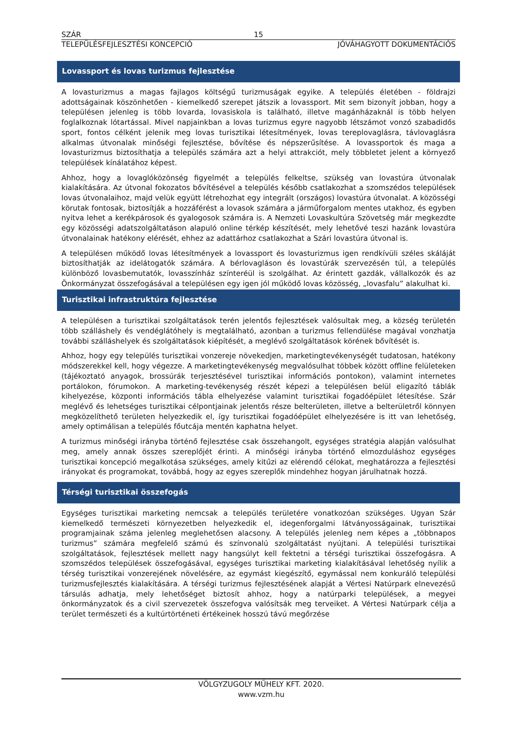SZÁR 15
TELEPÜLÉSFEJLESZTÉSI KONCEPCIÓ JÓVÁHAGYOTT DOKUMENTÁCIÓS
Lovassport és lovas turizmus fejlesztése
A lovasturizmus a magas fajlagos költségű turizmuságak egyike. A település életében - földrajzi adottságainak köszönhetően - kiemelkedő szerepet játszik a lovassport. Mit sem bizonyít jobban, hogy a településen jelenleg is több lovarda, lovasiskola is található, illetve magánházaknál is több helyen foglalkoznak lótartással. Mivel napjainkban a lovas turizmus egyre nagyobb létszámot vonzó szabadidős sport, fontos célként jelenik meg lovas turisztikai létesítmények, lovas tereplovaglásra, távlovaglásra alkalmas útvonalak minőségi fejlesztése, bővítése és népszerűsítése. A lovassportok és maga a lovasturizmus biztosíthatja a település számára azt a helyi attrakciót, mely többletet jelent a környező települések kínálatához képest.
Ahhoz, hogy a lovaglóközönség figyelmét a település felkeltse, szükség van lovastúra útvonalak kialakítására. Az útvonal fokozatos bővítésével a település később csatlakozhat a szomszédos települések lovas útvonalaihoz, majd velük együtt létrehozhat egy integrált (országos) lovastúra útvonalat. A közösségi körutak fontosak, biztosítják a hozzáférést a lovasok számára a járműforgalom mentes utakhoz, és egyben nyitva lehet a kerékpárosok és gyalogosok számára is. A Nemzeti Lovaskultúra Szövetség már megkezdte egy közösségi adatszolgáltatáson alapuló online térkép készítését, mely lehetővé teszi hazánk lovastúra útvonalainak hatékony elérését, ehhez az adattárhoz csatlakozhat a Szári lovastúra útvonal is.
A településen működő lovas létesítmények a lovassport és lovasturizmus igen rendkívüli széles skáláját biztosíthatják az idelátogatók számára. A bérlovagláson és lovastúrák szervezésén túl, a település különböző lovasbemutatók, lovasszínház színteréül is szolgálhat. Az érintett gazdák, vállalkozók és az Önkormányzat összefogásával a településen egy igen jól működő lovas közösség, „lovasfalu” alakulhat ki.
Turisztikai infrastruktúra fejlesztése
A településen a turisztikai szolgáltatások terén jelentős fejlesztések valósultak meg, a község területén több szálláshely és vendéglátóhely is megtalálható, azonban a turizmus fellendülése magával vonzhatja további szálláshelyek és szolgáltatások kiépítését, a meglévő szolgáltatások körének bővítését is.
Ahhoz, hogy egy település turisztikai vonzereje növekedjen, marketingtevékenységét tudatosan, hatékony módszerekkel kell, hogy végezze. A marketingtevékenység megvalósulhat többek között offline felületeken (tájékoztató anyagok, brossúrák terjesztésével turisztikai információs pontokon), valamint internetes portálokon, fórumokon. A marketing-tevékenység részét képezi a településen belül eligazító táblák kihelyezése, központi információs tábla elhelyezése valamint turisztikai fogadóépület létesítése. Szár meglévő és lehetséges turisztikai célpontjainak jelentős része belterületen, illetve a belterületről könnyen megközelíthető területen helyezkedik el, így turisztikai fogadóépület elhelyezésére is itt van lehetőség, amely optimálisan a település főutcája mentén kaphatna helyet.
A turizmus minőségi irányba történő fejlesztése csak összehangolt, egységes stratégia alapján valósulhat meg, amely annak összes szereplőjét érinti. A minőségi irányba történő elmozduláshoz egységes turisztikai koncepció megalkotása szükséges, amely kitűzi az elérendő célokat, meghatározza a fejlesztési irányokat és programokat, továbbá, hogy az egyes szereplők mindehhez hogyan járulhatnak hozzá.
Térségi turisztikai összefogás
Egységes turisztikai marketing nemcsak a település területére vonatkozóan szükséges. Ugyan Szár kiemelkedő természeti környezetben helyezkedik el, idegenforgalmi látványosságainak, turisztikai programjainak száma jelenleg meglehetősen alacsony. A település jelenleg nem képes a „többnapos turizmus” számára megfelelő számú és színvonalú szolgáltatást nyújtani. A települési turisztikai szolgáltatások, fejlesztések mellett nagy hangsúlyt kell fektetni a térségi turisztikai összefogásra. A szomszédos települések összefogásával, egységes turisztikai marketing kialakításával lehetőség nyílik a térség turisztikai vonzerejének növelésére, az egymást kiegészítő, egymással nem konkuráló települési turizmusfejlesztés kialakítására. A térségi turizmus fejlesztésének alapját a Vértesi Natúrpark elnevezésű társulás adhatja, mely lehetőséget biztosít ahhoz, hogy a natúrparki települések, a megyei önkormányzatok és a civil szervezetek összefogva valósítsák meg terveiket. A Vértesi Natúrpark célja a terület természeti és a kultúrtörténeti értékeinek hosszú távú megőrzése
VÖLGYZUGOLY MŰHELY KFT. 2020.
www.vzm.hu